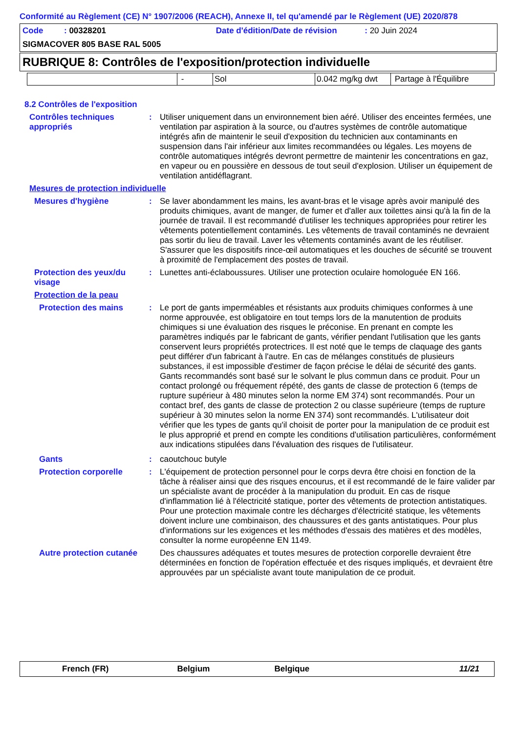Conformité au Règlement (CE) N° 1907/2006 (REACH), Annexe II, tel qu'amendé par le Règlement (UE) 2020/878
Code : 00328201 Date d'édition/Date de révision : 20 Juin 2024
SIGMACOVER 805 BASE RAL 5005
RUBRIQUE 8: Contrôles de l'exposition/protection individuelle
| | - | Sol | 0.042 mg/kg dwt | Partage à l'Équilibre |
8.2 Contrôles de l'exposition
Contrôles techniques appropriés
: Utiliser uniquement dans un environnement bien aéré. Utiliser des enceintes fermées, une ventilation par aspiration à la source, ou d'autres systèmes de contrôle automatique intégrés afin de maintenir le seuil d'exposition du technicien aux contaminants en suspension dans l'air inférieur aux limites recommandées ou légales. Les moyens de contrôle automatiques intégrés devront permettre de maintenir les concentrations en gaz, en vapeur ou en poussière en dessous de tout seuil d'explosion. Utiliser un équipement de ventilation antidéflagrant.
Mesures de protection individuelle
Mesures d'hygiène : Se laver abondamment les mains, les avant-bras et le visage après avoir manipulé des produits chimiques, avant de manger, de fumer et d'aller aux toilettes ainsi qu'à la fin de la journée de travail. Il est recommandé d'utiliser les techniques appropriées pour retirer les vêtements potentiellement contaminés. Les vêtements de travail contaminés ne devraient pas sortir du lieu de travail. Laver les vêtements contaminés avant de les réutiliser. S'assurer que les dispositifs rince-œil automatiques et les douches de sécurité se trouvent à proximité de l'emplacement des postes de travail.
Protection des yeux/du visage
: Lunettes anti-éclaboussures. Utiliser une protection oculaire homologuée EN 166.
Protection de la peau
Protection des mains : Le port de gants imperméables et résistants aux produits chimiques conformes à une norme approuvée, est obligatoire en tout temps lors de la manutention de produits chimiques si une évaluation des risques le préconise. En prenant en compte les paramètres indiqués par le fabricant de gants, vérifier pendant l'utilisation que les gants conservent leurs propriétés protectrices. Il est noté que le temps de claquage des gants peut différer d'un fabricant à l'autre. En cas de mélanges constitués de plusieurs substances, il est impossible d'estimer de façon précise le délai de sécurité des gants. Gants recommandés sont basé sur le solvant le plus commun dans ce produit. Pour un contact prolongé ou fréquement répété, des gants de classe de protection 6 (temps de rupture supérieur à 480 minutes selon la norme EM 374) sont recommandés. Pour un contact bref, des gants de classe de protection 2 ou classe supérieure (temps de rupture supérieur à 30 minutes selon la norme EN 374) sont recommandés. L'utilisateur doit vérifier que les types de gants qu'il choisit de porter pour la manipulation de ce produit est le plus approprié et prend en compte les conditions d'utilisation particulières, conformément aux indications stipulées dans l'évaluation des risques de l'utilisateur.
Gants : caoutchouc butyle
Protection corporelle : L'équipement de protection personnel pour le corps devra être choisi en fonction de la tâche à réaliser ainsi que des risques encourus, et il est recommandé de le faire valider par un spécialiste avant de procéder à la manipulation du produit. En cas de risque d'inflammation lié à l'électricité statique, porter des vêtements de protection antistatiques. Pour une protection maximale contre les décharges d'électricité statique, les vêtements doivent inclure une combinaison, des chaussures et des gants antistatiques. Pour plus d'informations sur les exigences et les méthodes d'essais des matières et des modèles, consulter la norme européenne EN 1149.
Autre protection cutanée
Des chaussures adéquates et toutes mesures de protection corporelle devraient être déterminées en fonction de l'opération effectuée et des risques impliqués, et devraient être approuvées par un spécialiste avant toute manipulation de ce produit.
French (FR) Belgium Belgique 11/21